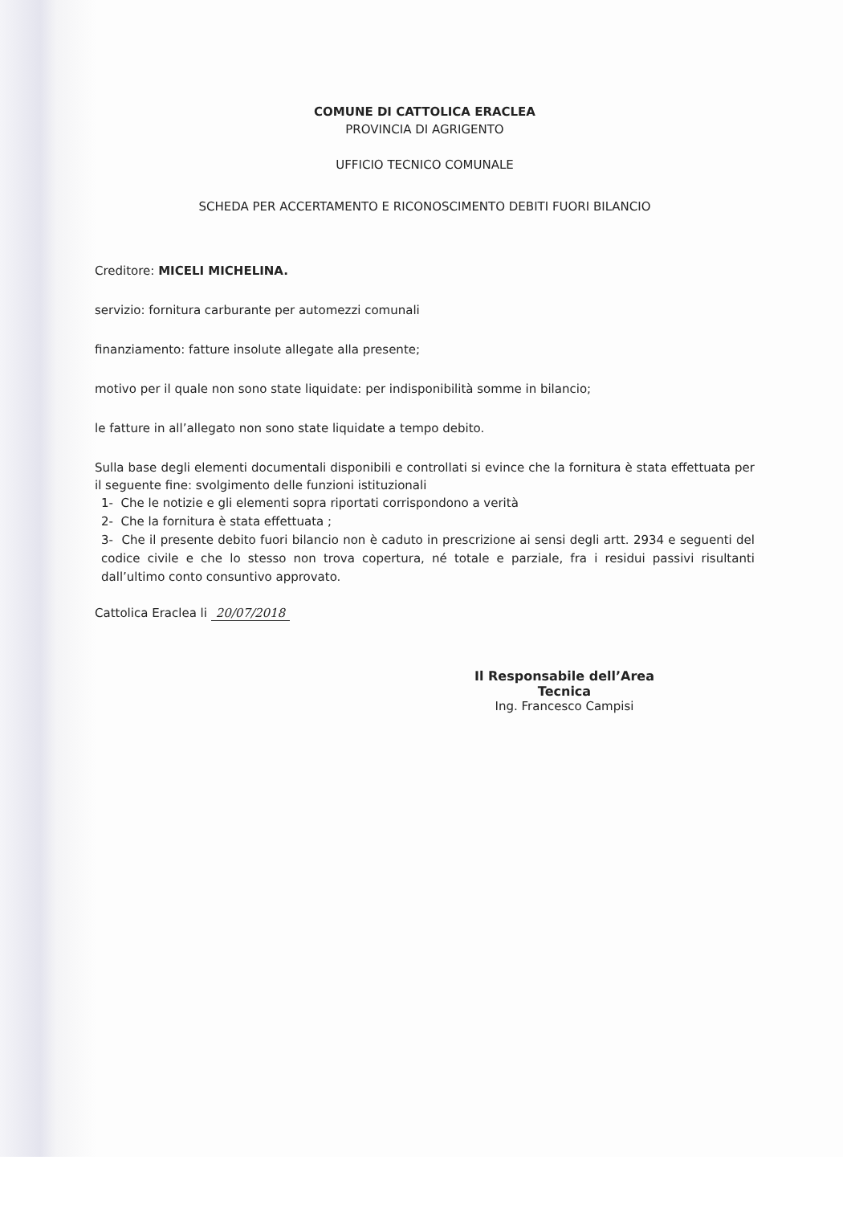COMUNE DI CATTOLICA ERACLEA
PROVINCIA DI AGRIGENTO
UFFICIO TECNICO COMUNALE
SCHEDA PER ACCERTAMENTO E RICONOSCIMENTO DEBITI FUORI BILANCIO
Creditore: MICELI MICHELINA.
servizio: fornitura carburante per automezzi comunali
finanziamento: fatture insolute allegate alla presente;
motivo per il quale non sono state liquidate: per indisponibilità somme in bilancio;
le fatture in all’allegato non sono state liquidate a tempo debito.
Sulla base degli elementi documentali disponibili e controllati si evince che la fornitura è stata effettuata per il seguente fine: svolgimento delle funzioni istituzionali
1- Che le notizie e gli elementi sopra riportati corrispondono a verità
2- Che la fornitura è stata effettuata ;
3- Che il presente debito fuori bilancio non è caduto in prescrizione ai sensi degli artt. 2934 e seguenti del codice civile e che lo stesso non trova copertura, né totale e parziale, fra i residui passivi risultanti dall’ultimo conto consuntivo approvato.
Cattolica Eraclea li 20/07/2018
Il Responsabile dell’Area Tecnica
Ing. Francesco Campisi